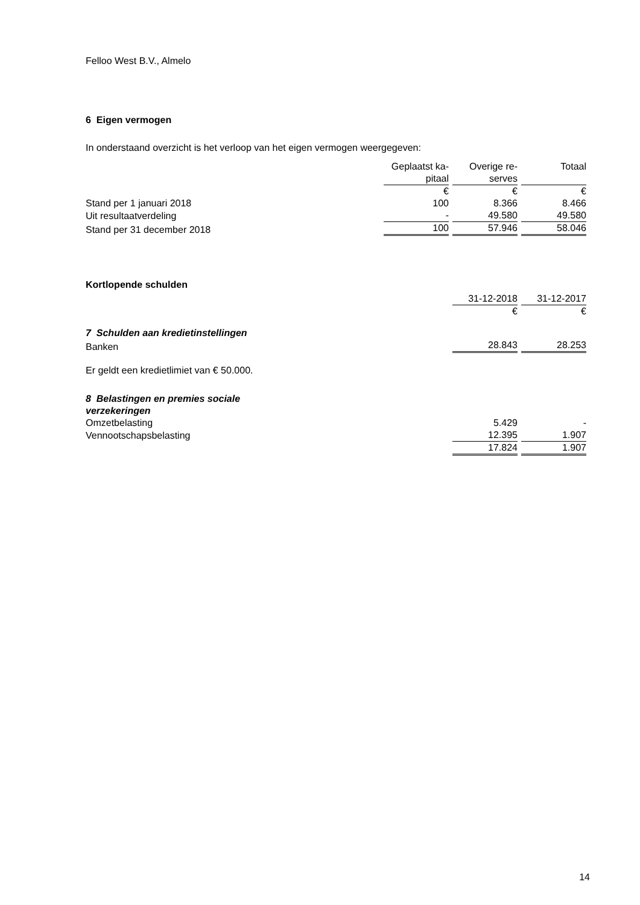Felloo West B.V., Almelo
6 Eigen vermogen
In onderstaand overzicht is het verloop van het eigen vermogen weergegeven:
| | Geplaatst ka- pitaal | Overige re- serves | Totaal |
| | € | € | € |
| Stand per 1 januari 2018 | 100 | 8.366 | 8.466 |
| Uit resultaatverdeling | - | 49.580 | 49.580 |
| Stand per 31 december 2018 | 100 | 57.946 | 58.046 |
Kortlopende schulden
| | 31-12-2018 | 31-12-2017 |
| | € | € |
| 7 Schulden aan kredietinstellingen | | |
| Banken | 28.843 | 28.253 |
Er geldt een kredietlimiet van € 50.000.
| 8 Belastingen en premies sociale verzekeringen | | |
| Omzetbelasting | 5.429 | - |
| Vennootschapsbelasting | 12.395 | 1.907 |
| | 17.824 | 1.907 |
14